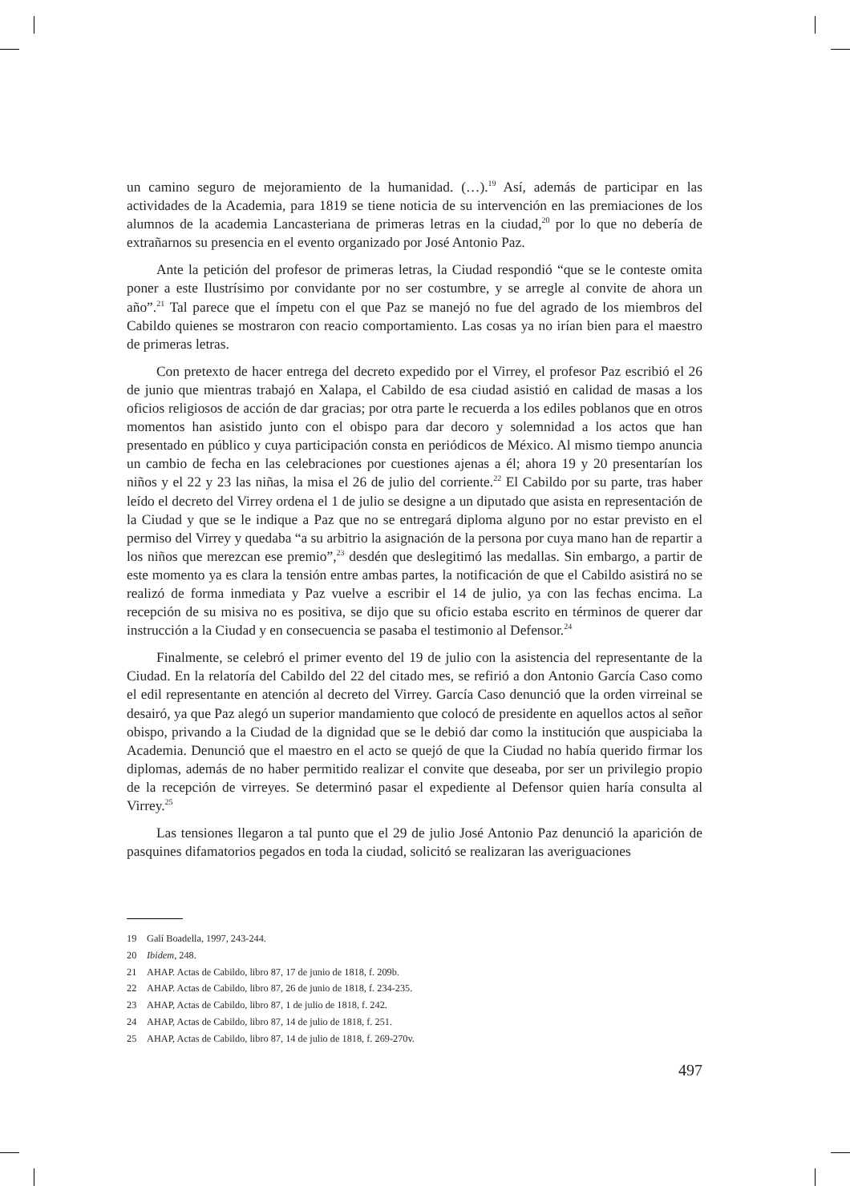un camino seguro de mejoramiento de la humanidad. (…).<sup>19</sup> Así, además de participar en las actividades de la Academia, para 1819 se tiene noticia de su intervención en las premiaciones de los alumnos de la academia Lancasteriana de primeras letras en la ciudad,<sup>20</sup> por lo que no debería de extrañarnos su presencia en el evento organizado por José Antonio Paz.
Ante la petición del profesor de primeras letras, la Ciudad respondió “que se le conteste omita poner a este Ilustrísimo por convidante por no ser costumbre, y se arregle al convite de ahora un año”.<sup>21</sup> Tal parece que el ímpetu con el que Paz se manejó no fue del agrado de los miembros del Cabildo quienes se mostraron con reacio comportamiento. Las cosas ya no irían bien para el maestro de primeras letras.
Con pretexto de hacer entrega del decreto expedido por el Virrey, el profesor Paz escribió el 26 de junio que mientras trabajó en Xalapa, el Cabildo de esa ciudad asistió en calidad de masas a los oficios religiosos de acción de dar gracias; por otra parte le recuerda a los ediles poblanos que en otros momentos han asistido junto con el obispo para dar decoro y solemnidad a los actos que han presentado en público y cuya participación consta en periódicos de México. Al mismo tiempo anuncia un cambio de fecha en las celebraciones por cuestiones ajenas a él; ahora 19 y 20 presentarían los niños y el 22 y 23 las niñas, la misa el 26 de julio del corriente.<sup>22</sup> El Cabildo por su parte, tras haber leído el decreto del Virrey ordena el 1 de julio se designe a un diputado que asista en representación de la Ciudad y que se le indique a Paz que no se entregará diploma alguno por no estar previsto en el permiso del Virrey y quedaba “a su arbitrio la asignación de la persona por cuya mano han de repartir a los niños que merezcan ese premio”,<sup>23</sup> desdén que deslegitimó las medallas. Sin embargo, a partir de este momento ya es clara la tensión entre ambas partes, la notificación de que el Cabildo asistirá no se realizó de forma inmediata y Paz vuelve a escribir el 14 de julio, ya con las fechas encima. La recepción de su misiva no es positiva, se dijo que su oficio estaba escrito en términos de querer dar instrucción a la Ciudad y en consecuencia se pasaba el testimonio al Defensor.<sup>24</sup>
Finalmente, se celebró el primer evento del 19 de julio con la asistencia del representante de la Ciudad. En la relatoría del Cabildo del 22 del citado mes, se refirió a don Antonio García Caso como el edil representante en atención al decreto del Virrey. García Caso denunció que la orden virreinal se desairó, ya que Paz alegó un superior mandamiento que colocó de presidente en aquellos actos al señor obispo, privando a la Ciudad de la dignidad que se le debió dar como la institución que auspiciaba la Academia. Denunció que el maestro en el acto se quejó de que la Ciudad no había querido firmar los diplomas, además de no haber permitido realizar el convite que deseaba, por ser un privilegio propio de la recepción de virreyes. Se determinó pasar el expediente al Defensor quien haría consulta al Virrey.<sup>25</sup>
Las tensiones llegaron a tal punto que el 29 de julio José Antonio Paz denunció la aparición de pasquines difamatorios pegados en toda la ciudad, solicitó se realizaran las averiguaciones
19 Galí Boadella, 1997, 243-244.
20 Ibidem, 248.
21 AHAP. Actas de Cabildo, libro 87, 17 de junio de 1818, f. 209b.
22 AHAP. Actas de Cabildo, libro 87, 26 de junio de 1818, f. 234-235.
23 AHAP, Actas de Cabildo, libro 87, 1 de julio de 1818, f. 242.
24 AHAP, Actas de Cabildo, libro 87, 14 de julio de 1818, f. 251.
25 AHAP, Actas de Cabildo, libro 87, 14 de julio de 1818, f. 269-270v.
497